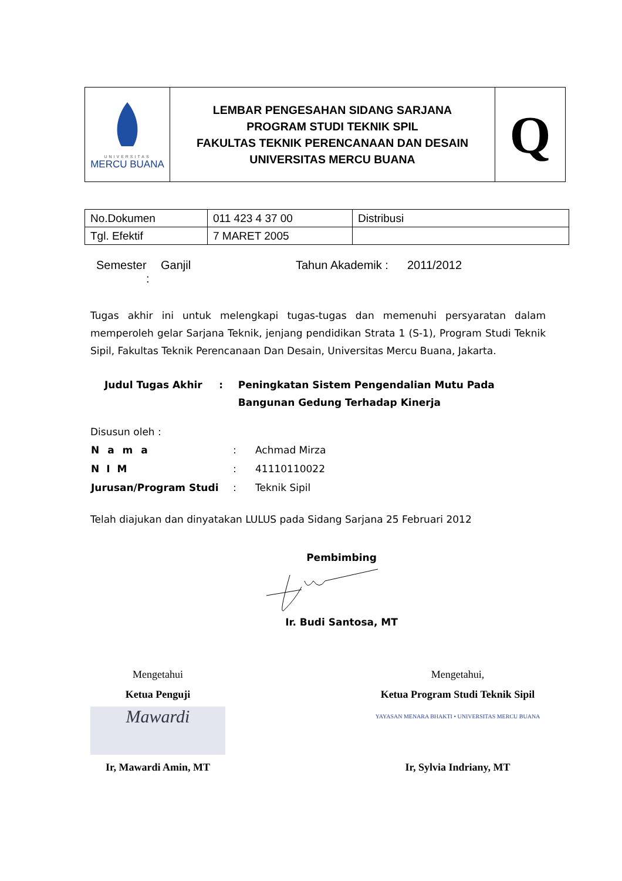| UNIVERSITAS MERCU BUANA | LEMBAR PENGESAHAN SIDANG SARJANA PROGRAM STUDI TEKNIK SPIL FAKULTAS TEKNIK PERENCANAAN DAN DESAIN UNIVERSITAS MERCU BUANA | Q |
| No.Dokumen | 011 423 4 37 00 | Distribusi |
| Tgl. Efektif | 7 MARET 2005 | |
Semester
:
Ganjil Tahun Akademik :
2011/2012
Tugas akhir ini untuk melengkapi tugas-tugas dan memenuhi persyaratan dalam memperoleh gelar Sarjana Teknik, jenjang pendidikan Strata 1 (S-1), Program Studi Teknik Sipil, Fakultas Teknik Perencanaan Dan Desain, Universitas Mercu Buana, Jakarta.
Judul Tugas Akhir : Peningkatan Sistem Pengendalian Mutu Pada Bangunan Gedung Terhadap Kinerja
Disusun oleh :
| N a m a | : | Achmad Mirza |
| N I M | : | 41110110022 |
| Jurusan/Program Studi | : | Teknik Sipil |
Telah diajukan dan dinyatakan LULUS pada Sidang Sarjana 25 Februari 2012
Pembimbing
Ir. Budi Santosa, MT
Mengetahui
Ketua Penguji
Mawardi
Ir, Mawardi Amin, MT
Mengetahui,
Ketua Program Studi Teknik Sipil
YAYASAN MENARA BHAKTI • UNIVERSITAS MERCU BUANA
Ir, Sylvia Indriany, MT